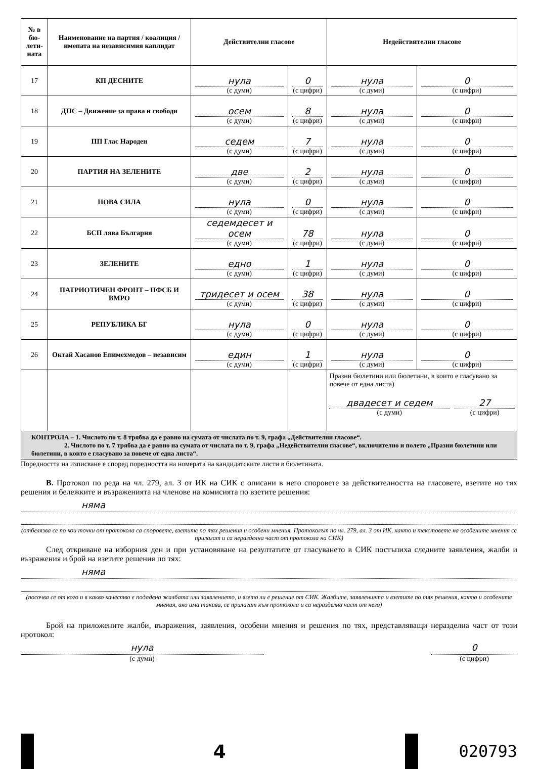| № в бю-лети-ната | Наименование на партия / коалиция / нмепата на незавнсимия каплидат | Действителни гласове | | Недействителни гласове | |
| --- | --- | --- | --- | --- | --- |
| 17 | КП ДЕСНИТЕ | нула (с думи) | 0 (с цифри) | нула (с думи) | 0 (с цифри) |
| 18 | ДПС – Движение за права н свободи | осем (с думи) | 8 (с цифри) | нула (с думи) | 0 (с цифри) |
| 19 | ПП Глас Народен | седем (с думи) | 7 (с цифри) | нула (с думи) | 0 (с цифри) |
| 20 | ПАРТИЯ НА ЗЕЛЕНИТЕ | две (с думи) | 2 (с цифри) | нула (с думи) | 0 (с цифри) |
| 21 | НОВА СИЛА | нула (с думи) | 0 (с цифри) | нула (с думи) | 0 (с цифри) |
| 22 | БСП лява Българня | седемдесет и осем (с думи) | 78 (с цифри) | нула (с думи) | 0 (с цифри) |
| 23 | ЗЕЛЕНИТЕ | едно (с думи) | 1 (с цифри) | нула (с думи) | 0 (с цифри) |
| 24 | ПАТРИОТИЧЕН ФРОНТ – НФСБ И ВМРО | тридесет и осем (с думи) | 38 (с цифри) | нула (с думи) | 0 (с цифри) |
| 25 | РЕПУБЛИКА БГ | нула (с думи) | 0 (с цифри) | нула (с думи) | 0 (с цифри) |
| 26 | Октай Хасанов Епимехмедов – иезависим | един (с думи) | 1 (с цифри) | нула (с думи) | 0 (с цифри) |
| | | | | Празни бюлетини или бюлетини, в които е гласувано за повече от една листа) двадесет и седем (с думи) 27 (с цифри) | |
| КОНТРОЛА – 1. Числото по т. 8 трябва да е равно на сумата от числата по т. 9, графа „Действителни гласове“. 2. Числото по т. 7 трябва да е равно на сумата от числата по т. 9, графа „Недействителни гласове“, включително и полето „Празни бюлетини или бюлетини, в които е гласувано за повече от една листа“. | | | | | |
Поредността на изписване е според поредността на номерата на кандидатските листи в бюлетината.
В. Протокол по реда на чл. 279, ал. 3 от ИК на СИК с описани в него споровете за действителността на гласовете, взетите но тях решения и бележките и възраженията на членове на комисията по взетите решения:
няма
(отбелязва се по кои точки от протокола са споровете, взетите по тях решения и особени мнения. Протоколът по чл. 279, ал. 3 от ИК, както и текстовете на особените мнения се прилагат и са неразделна част от протокола на СИК)
След откриване на изборния ден и при установяване на резултатите от гласуването в СИК постъпиха следните заявления, жалби и възражения и брой на взетите решения по тях:
няма
(посочва се от кого и в какво качество е подадена жалбата или заявлението, и взето ли е решение от СИК. Жалбите, заявленията и взетите по тях решения, както и особените мнения, ако има такива, се прилагат към протокола и са неразделна част от него)
Брой на приложените жалби, възражения, заявления, особени мнения и решения по тях, представляващи неразделна част от този нротокол:
нула
(с думи)
0
(с цифри)
4 020793